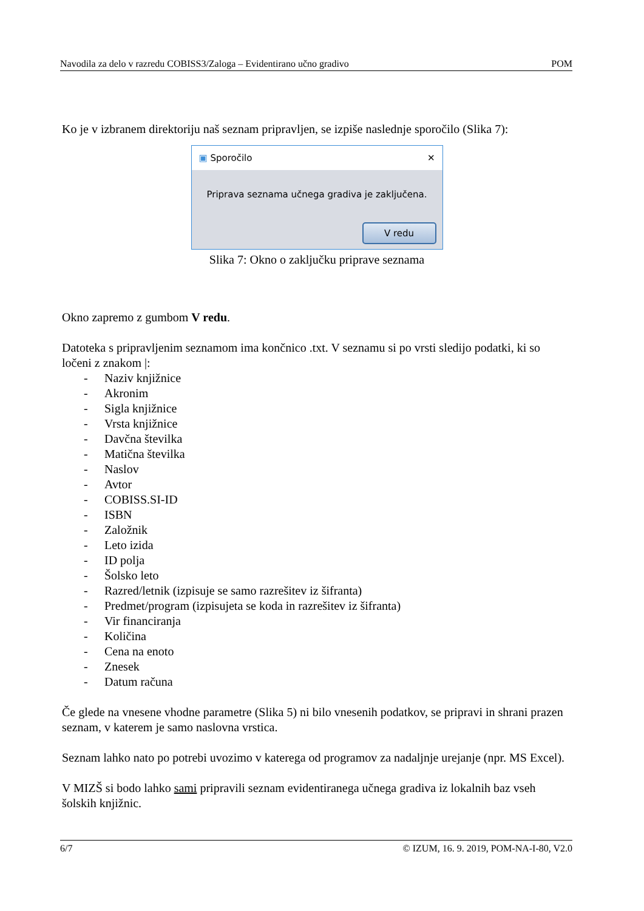Navodila za delo v razredu COBISS3/Zaloga – Evidentirano učno gradivo POM
Ko je v izbranem direktoriju naš seznam pripravljen, se izpiše naslednje sporočilo (Slika 7):
▣ Sporočilo ✕
Priprava seznama učnega gradiva je zaključena.
V redu
Slika 7: Okno o zaključku priprave seznama
Okno zapremo z gumbom V redu.
Datoteka s pripravljenim seznamom ima končnico .txt. V seznamu si po vrsti sledijo podatki, ki so ločeni z znakom |:
- Naziv knjižnice
- Akronim
- Sigla knjižnice
- Vrsta knjižnice
- Davčna številka
- Matična številka
- Naslov
- Avtor
- COBISS.SI-ID
- ISBN
- Založnik
- Leto izida
- ID polja
- Šolsko leto
- Razred/letnik (izpisuje se samo razrešitev iz šifranta)
- Predmet/program (izpisujeta se koda in razrešitev iz šifranta)
- Vir financiranja
- Količina
- Cena na enoto
- Znesek
- Datum računa
Če glede na vnesene vhodne parametre (Slika 5) ni bilo vnesenih podatkov, se pripravi in shrani prazen seznam, v katerem je samo naslovna vrstica.
Seznam lahko nato po potrebi uvozimo v katerega od programov za nadaljnje urejanje (npr. MS Excel).
V MIZŠ si bodo lahko sami pripravili seznam evidentiranega učnega gradiva iz lokalnih baz vseh šolskih knjižnic.
6/7 © IZUM, 16. 9. 2019, POM-NA-I-80, V2.0